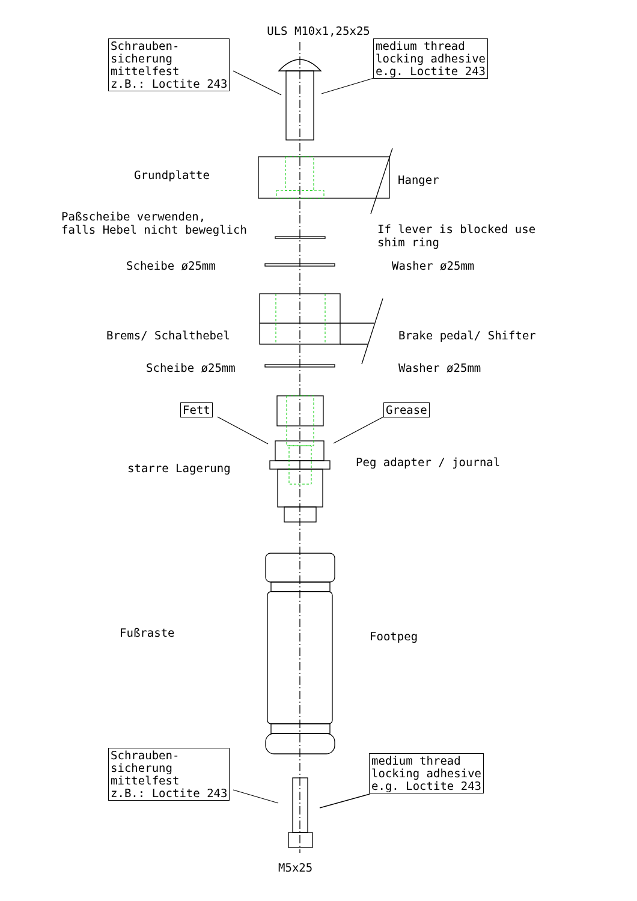ULS M10x1,25x25
Schrauben-
sicherung
mittelfest
z.B.: Loctite 243
medium thread
locking adhesive
e.g. Loctite 243
Grundplatte Hanger
Paßscheibe verwenden,
falls Hebel nicht beweglich
If lever is blocked use
shim ring
Scheibe ø25mm Washer ø25mm
Brems/ Schalthebel Brake pedal/ Shifter
Scheibe ø25mm Washer ø25mm
Fett Grease
starre Lagerung Peg adapter / journal
Fußraste Footpeg
Schrauben-
sicherung
mittelfest
z.B.: Loctite 243
medium thread
locking adhesive
e.g. Loctite 243
M5x25